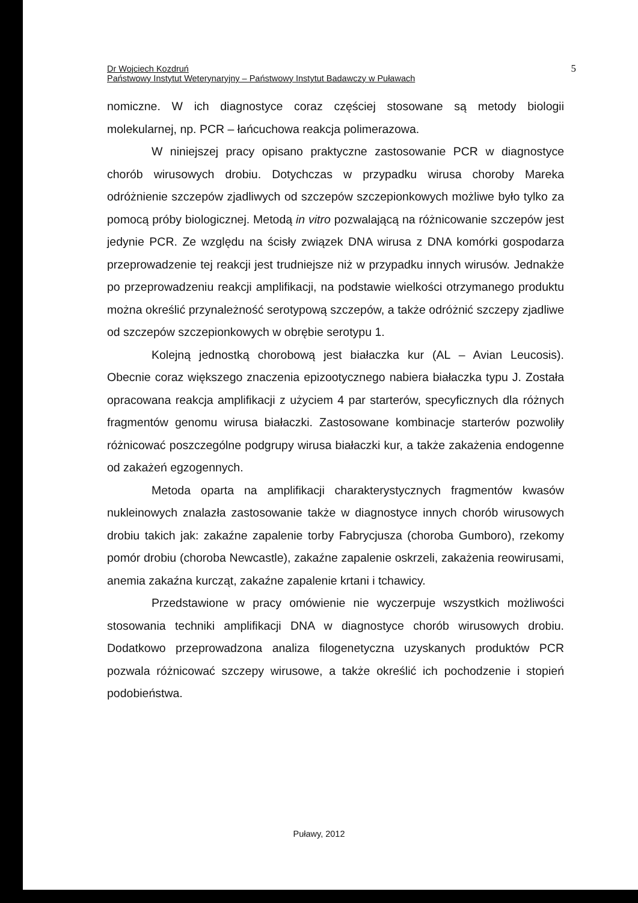Dr Wojciech Kozdruń
Państwowy Instytut Weterynaryjny – Państwowy Instytut Badawczy w Puławach
5
nomiczne. W ich diagnostyce coraz częściej stosowane są metody biologii molekularnej, np. PCR – łańcuchowa reakcja polimerazowa.
W niniejszej pracy opisano praktyczne zastosowanie PCR w diagnostyce chorób wirusowych drobiu. Dotychczas w przypadku wirusa choroby Mareka odróżnienie szczepów zjadliwych od szczepów szczepionkowych możliwe było tylko za pomocą próby biologicznej. Metodą in vitro pozwalającą na różnicowanie szczepów jest jedynie PCR. Ze względu na ścisły związek DNA wirusa z DNA komórki gospodarza przeprowadzenie tej reakcji jest trudniejsze niż w przypadku innych wirusów. Jednakże po przeprowadzeniu reakcji amplifikacji, na podstawie wielkości otrzymanego produktu można określić przynależność serotypową szczepów, a także odróżnić szczepy zjadliwe od szczepów szczepionkowych w obrębie serotypu 1.
Kolejną jednostką chorobową jest białaczka kur (AL – Avian Leucosis). Obecnie coraz większego znaczenia epizootycznego nabiera białaczka typu J. Została opracowana reakcja amplifikacji z użyciem 4 par starterów, specyficznych dla różnych fragmentów genomu wirusa białaczki. Zastosowane kombinacje starterów pozwoliły różnicować poszczególne podgrupy wirusa białaczki kur, a także zakażenia endogenne od zakażeń egzogennych.
Metoda oparta na amplifikacji charakterystycznych fragmentów kwasów nukleinowych znalazła zastosowanie także w diagnostyce innych chorób wirusowych drobiu takich jak: zakaźne zapalenie torby Fabrycjusza (choroba Gumboro), rzekomy pomór drobiu (choroba Newcastle), zakaźne zapalenie oskrzeli, zakażenia reowirusami, anemia zakaźna kurcząt, zakaźne zapalenie krtani i tchawicy.
Przedstawione w pracy omówienie nie wyczerpuje wszystkich możliwości stosowania techniki amplifikacji DNA w diagnostyce chorób wirusowych drobiu. Dodatkowo przeprowadzona analiza filogenetyczna uzyskanych produktów PCR pozwala różnicować szczepy wirusowe, a także określić ich pochodzenie i stopień podobieństwa.
Puławy, 2012